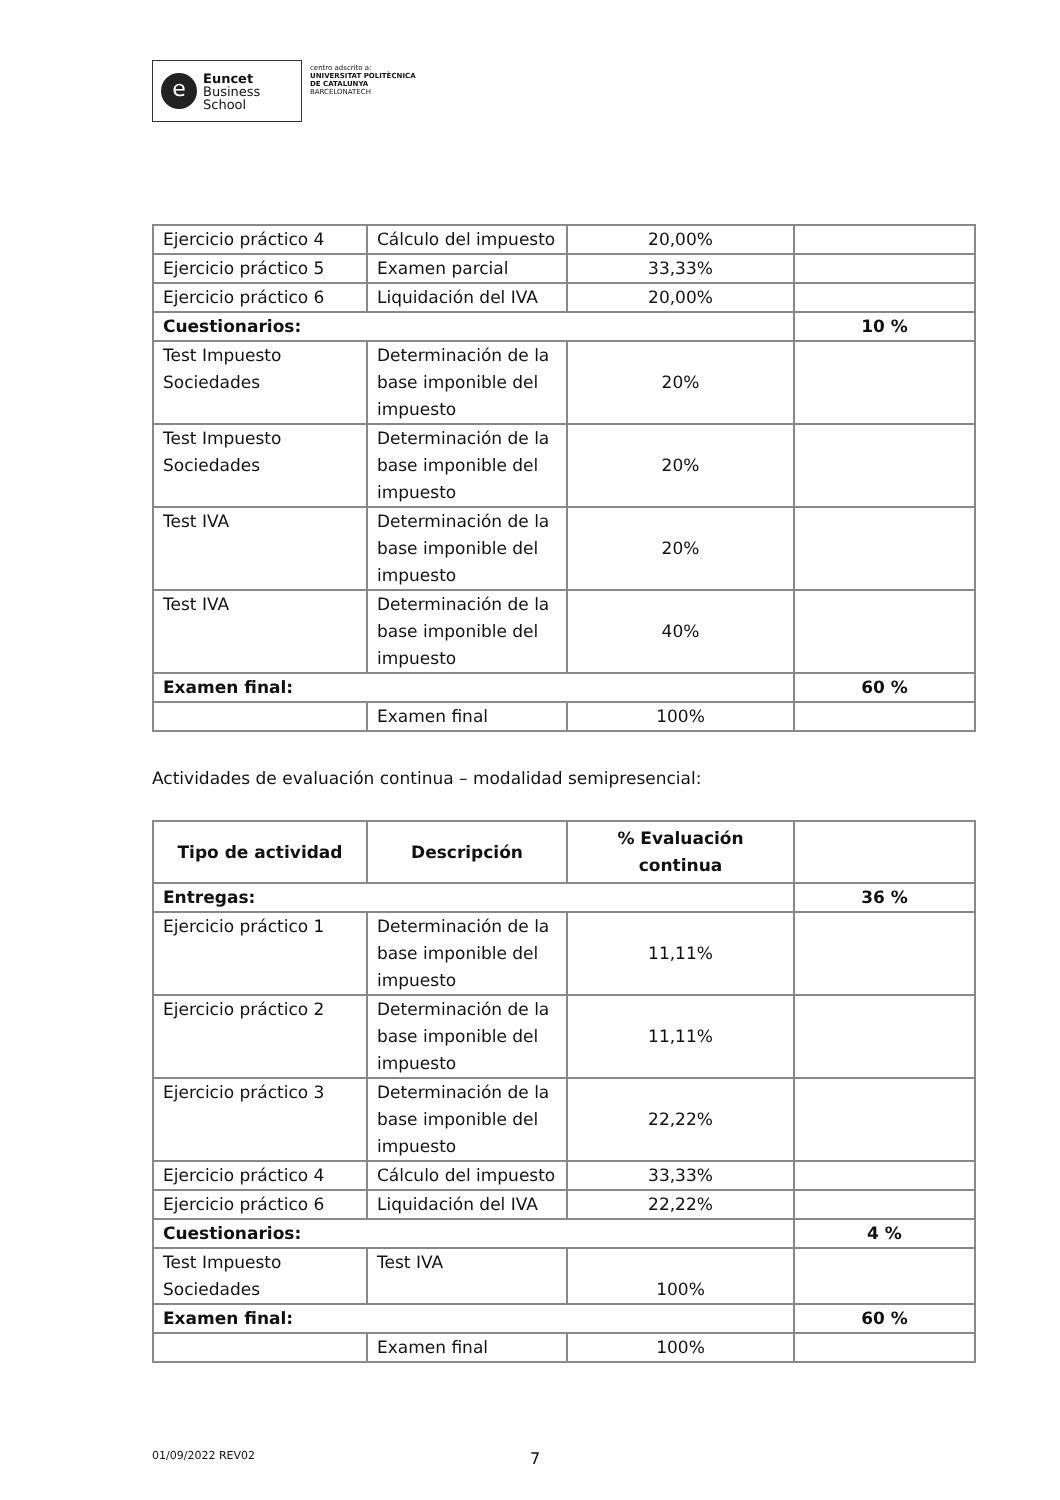e
Euncet
Business
School
centro adscrito a:
UNIVERSITAT POLITÈCNICA
DE CATALUNYA
BARCELONATECH
| Ejercicio práctico 4 | Cálculo del impuesto | 20,00% | |
| Ejercicio práctico 5 | Examen parcial | 33,33% | |
| Ejercicio práctico 6 | Liquidación del IVA | 20,00% | |
| Cuestionarios: | | | 10 % |
| Test Impuesto Sociedades | Determinación de la base imponible del impuesto | 20% | |
| Test Impuesto Sociedades | Determinación de la base imponible del impuesto | 20% | |
| Test IVA | Determinación de la base imponible del impuesto | 20% | |
| Test IVA | Determinación de la base imponible del impuesto | 40% | |
| Examen final: | | | 60 % |
| | Examen final | 100% | |
Actividades de evaluación continua – modalidad semipresencial:
| Tipo de actividad | Descripción | % Evaluación continua | |
| --- | --- | --- | --- |
| Entregas: | | | 36 % |
| Ejercicio práctico 1 | Determinación de la base imponible del impuesto | 11,11% | |
| Ejercicio práctico 2 | Determinación de la base imponible del impuesto | 11,11% | |
| Ejercicio práctico 3 | Determinación de la base imponible del impuesto | 22,22% | |
| Ejercicio práctico 4 | Cálculo del impuesto | 33,33% | |
| Ejercicio práctico 6 | Liquidación del IVA | 22,22% | |
| Cuestionarios: | | | 4 % |
| Test Impuesto Sociedades | Test IVA | 100% | |
| Examen final: | | | 60 % |
| | Examen final | 100% | |
01/09/2022 REV02 7